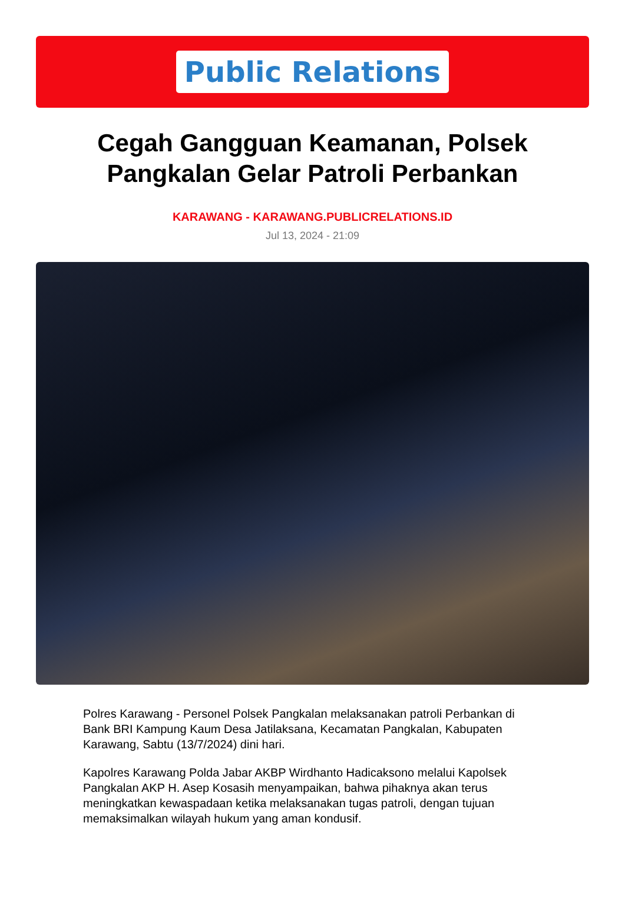Public Relations
Cegah Gangguan Keamanan, Polsek Pangkalan Gelar Patroli Perbankan
KARAWANG - KARAWANG.PUBLICRELATIONS.ID
Jul 13, 2024 - 21:09
Polres Karawang - Personel Polsek Pangkalan melaksanakan patroli Perbankan di Bank BRI Kampung Kaum Desa Jatilaksana, Kecamatan Pangkalan, Kabupaten Karawang, Sabtu (13/7/2024) dini hari.
Kapolres Karawang Polda Jabar AKBP Wirdhanto Hadicaksono melalui Kapolsek Pangkalan AKP H. Asep Kosasih menyampaikan, bahwa pihaknya akan terus meningkatkan kewaspadaan ketika melaksanakan tugas patroli, dengan tujuan memaksimalkan wilayah hukum yang aman kondusif.